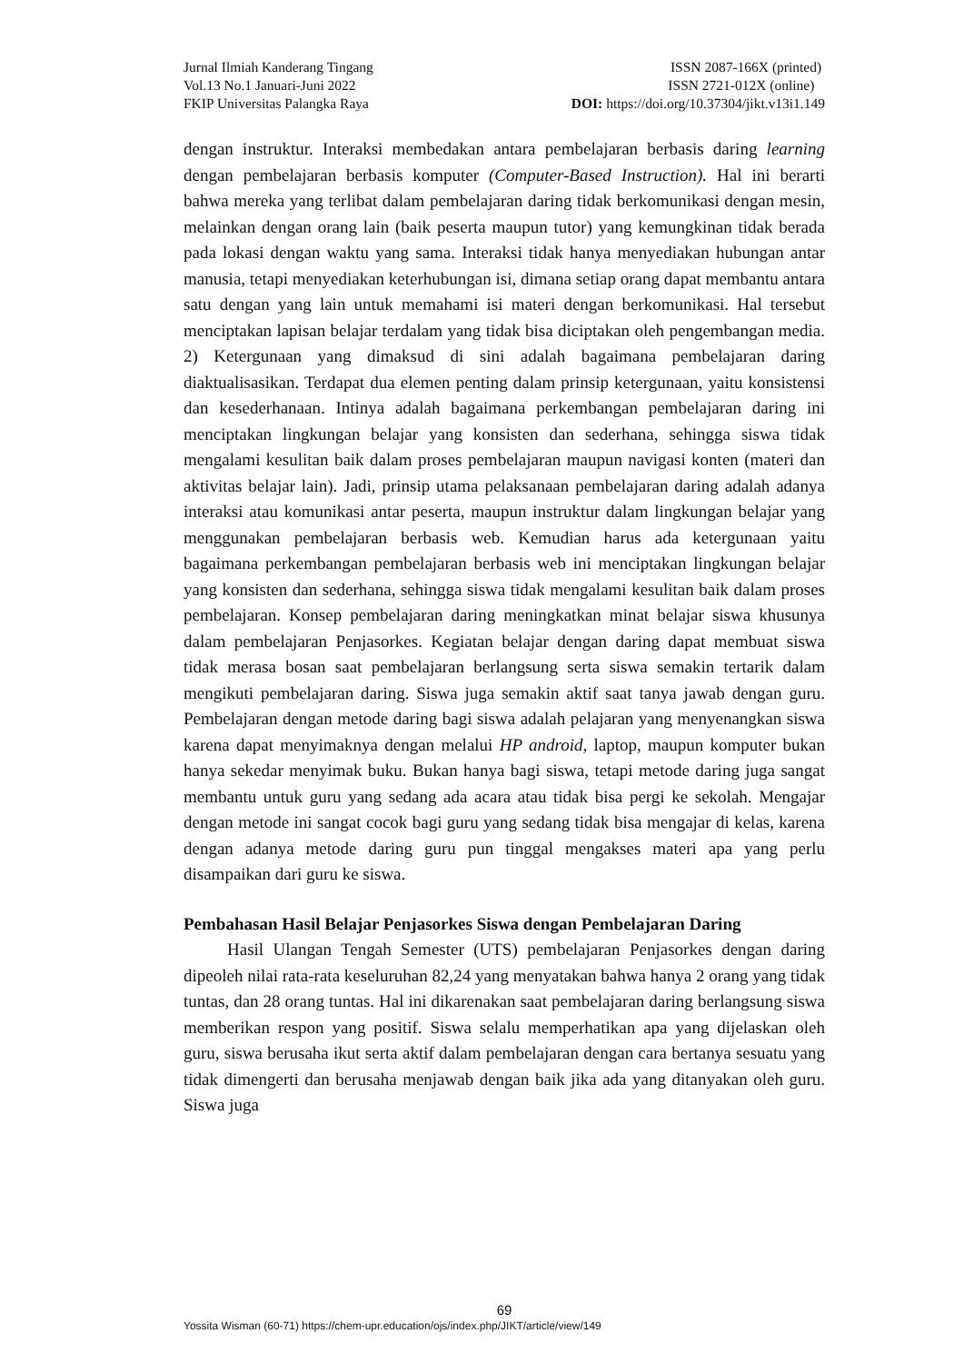Jurnal Ilmiah Kanderang Tingang
Vol.13 No.1 Januari-Juni 2022
FKIP Universitas Palangka Raya
ISSN 2087-166X (printed)
ISSN 2721-012X (online)
DOI: https://doi.org/10.37304/jikt.v13i1.149
dengan instruktur. Interaksi membedakan antara pembelajaran berbasis daring learning dengan pembelajaran berbasis komputer (Computer-Based Instruction). Hal ini berarti bahwa mereka yang terlibat dalam pembelajaran daring tidak berkomunikasi dengan mesin, melainkan dengan orang lain (baik peserta maupun tutor) yang kemungkinan tidak berada pada lokasi dengan waktu yang sama. Interaksi tidak hanya menyediakan hubungan antar manusia, tetapi menyediakan keterhubungan isi, dimana setiap orang dapat membantu antara satu dengan yang lain untuk memahami isi materi dengan berkomunikasi. Hal tersebut menciptakan lapisan belajar terdalam yang tidak bisa diciptakan oleh pengembangan media. 2) Ketergunaan yang dimaksud di sini adalah bagaimana pembelajaran daring diaktualisasikan. Terdapat dua elemen penting dalam prinsip ketergunaan, yaitu konsistensi dan kesederhanaan. Intinya adalah bagaimana perkembangan pembelajaran daring ini menciptakan lingkungan belajar yang konsisten dan sederhana, sehingga siswa tidak mengalami kesulitan baik dalam proses pembelajaran maupun navigasi konten (materi dan aktivitas belajar lain). Jadi, prinsip utama pelaksanaan pembelajaran daring adalah adanya interaksi atau komunikasi antar peserta, maupun instruktur dalam lingkungan belajar yang menggunakan pembelajaran berbasis web. Kemudian harus ada ketergunaan yaitu bagaimana perkembangan pembelajaran berbasis web ini menciptakan lingkungan belajar yang konsisten dan sederhana, sehingga siswa tidak mengalami kesulitan baik dalam proses pembelajaran. Konsep pembelajaran daring meningkatkan minat belajar siswa khusunya dalam pembelajaran Penjasorkes. Kegiatan belajar dengan daring dapat membuat siswa tidak merasa bosan saat pembelajaran berlangsung serta siswa semakin tertarik dalam mengikuti pembelajaran daring. Siswa juga semakin aktif saat tanya jawab dengan guru. Pembelajaran dengan metode daring bagi siswa adalah pelajaran yang menyenangkan siswa karena dapat menyimaknya dengan melalui HP android, laptop, maupun komputer bukan hanya sekedar menyimak buku. Bukan hanya bagi siswa, tetapi metode daring juga sangat membantu untuk guru yang sedang ada acara atau tidak bisa pergi ke sekolah. Mengajar dengan metode ini sangat cocok bagi guru yang sedang tidak bisa mengajar di kelas, karena dengan adanya metode daring guru pun tinggal mengakses materi apa yang perlu disampaikan dari guru ke siswa.
Pembahasan Hasil Belajar Penjasorkes Siswa dengan Pembelajaran Daring
Hasil Ulangan Tengah Semester (UTS) pembelajaran Penjasorkes dengan daring dipeoleh nilai rata-rata keseluruhan 82,24 yang menyatakan bahwa hanya 2 orang yang tidak tuntas, dan 28 orang tuntas. Hal ini dikarenakan saat pembelajaran daring berlangsung siswa memberikan respon yang positif. Siswa selalu memperhatikan apa yang dijelaskan oleh guru, siswa berusaha ikut serta aktif dalam pembelajaran dengan cara bertanya sesuatu yang tidak dimengerti dan berusaha menjawab dengan baik jika ada yang ditanyakan oleh guru. Siswa juga
69
Yossita Wisman (60-71) https://chem-upr.education/ojs/index.php/JIKT/article/view/149